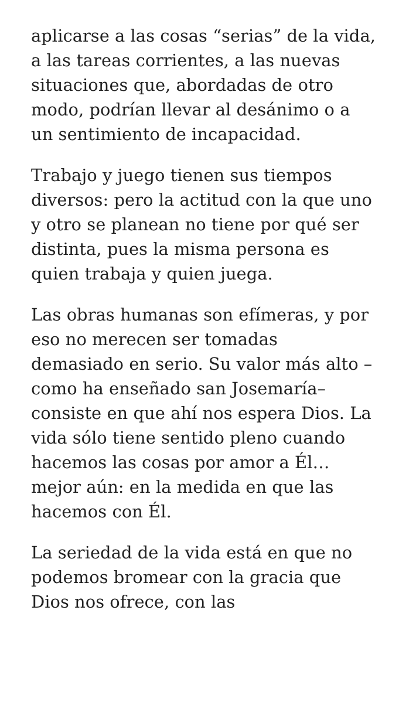aplicarse a las cosas “serias” de la vida, a las tareas corrientes, a las nuevas situaciones que, abordadas de otro modo, podrían llevar al desánimo o a un sentimiento de incapacidad.
Trabajo y juego tienen sus tiempos diversos: pero la actitud con la que uno y otro se planean no tiene por qué ser distinta, pues la misma persona es quien trabaja y quien juega.
Las obras humanas son efímeras, y por eso no merecen ser tomadas demasiado en serio. Su valor más alto –como ha enseñado san Josemaría– consiste en que ahí nos espera Dios. La vida sólo tiene sentido pleno cuando hacemos las cosas por amor a Él… mejor aún: en la medida en que las hacemos con Él.
La seriedad de la vida está en que no podemos bromear con la gracia que Dios nos ofrece, con las